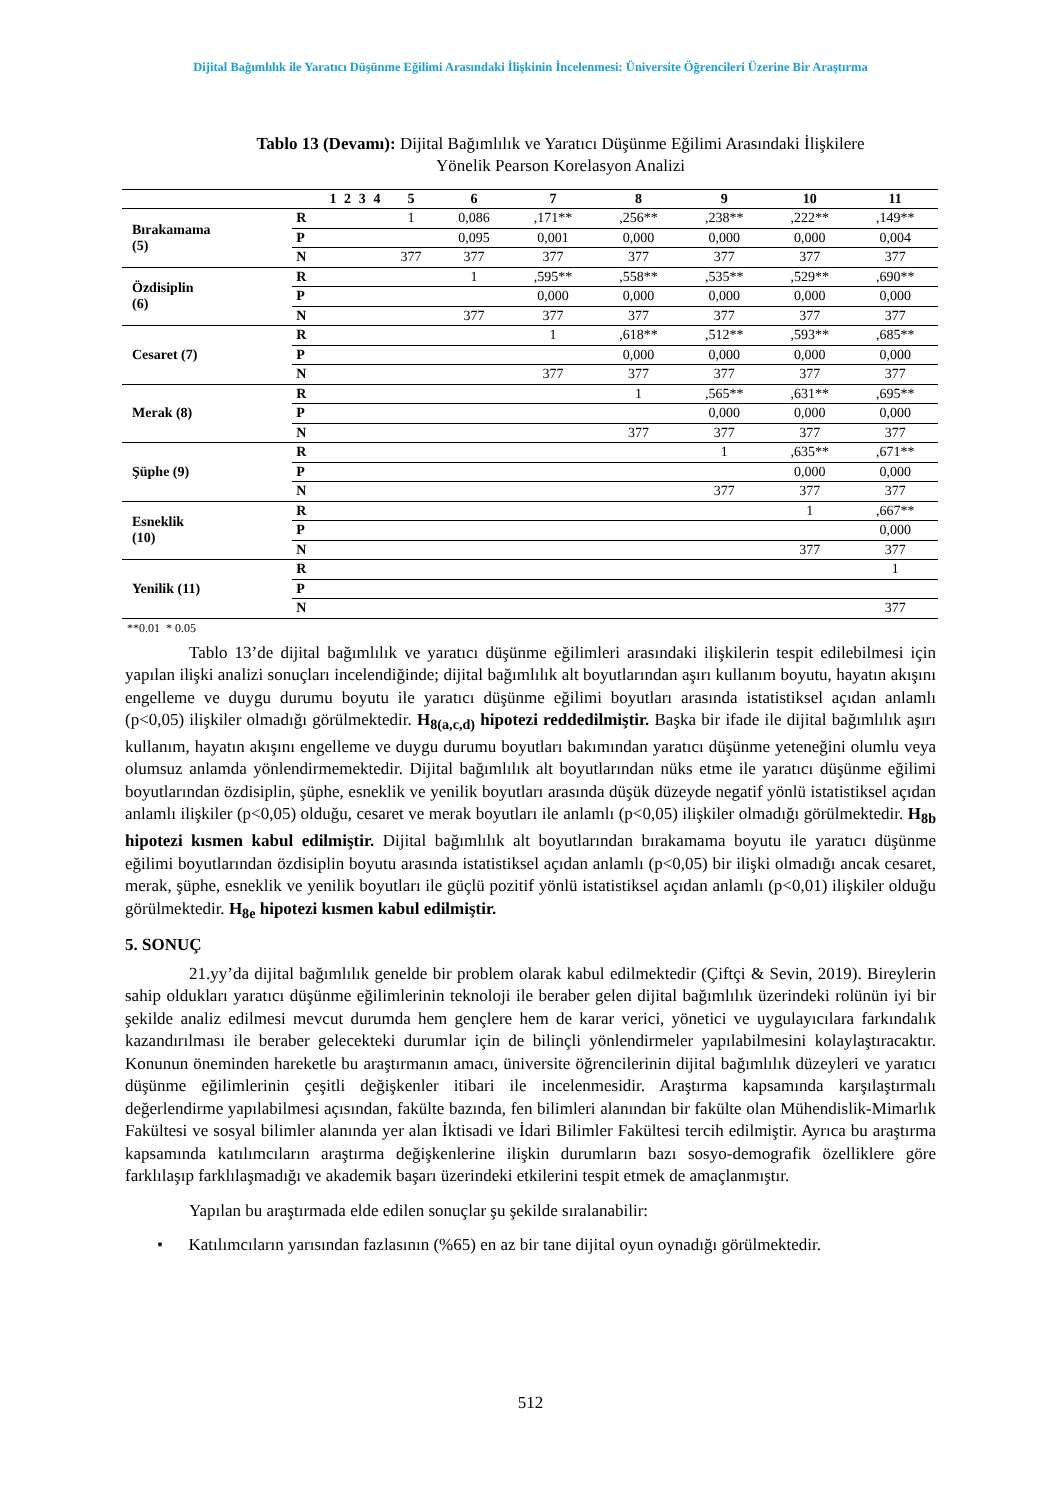Dijital Bağımlılık ile Yaratıcı Düşünme Eğilimi Arasındaki İlişkinin İncelenmesi: Üniversite Öğrencileri Üzerine Bir Araştırma
Tablo 13 (Devamı): Dijital Bağımlılık ve Yaratıcı Düşünme Eğilimi Arasındaki İlişkilere
Yönelik Pearson Korelasyon Analizi
| | | 1 | 2 | 3 | 4 | 5 | 6 | 7 | 8 | 9 | 10 | 11 |
| --- | --- | --- | --- | --- | --- | --- | --- | --- | --- | --- | --- | --- |
| Bırakamama (5) | R | | | | | 1 | 0,086 | ,171** | ,256** | ,238** | ,222** | ,149** |
| | P | | | | | | 0,095 | 0,001 | 0,000 | 0,000 | 0,000 | 0,004 |
| | N | | | | | 377 | 377 | 377 | 377 | 377 | 377 | 377 |
| Özdisiplin (6) | R | | | | | | 1 | ,595** | ,558** | ,535** | ,529** | ,690** |
| | P | | | | | | | 0,000 | 0,000 | 0,000 | 0,000 | 0,000 |
| | N | | | | | | 377 | 377 | 377 | 377 | 377 | 377 |
| Cesaret (7) | R | | | | | | | 1 | ,618** | ,512** | ,593** | ,685** |
| | P | | | | | | | | 0,000 | 0,000 | 0,000 | 0,000 |
| | N | | | | | | | 377 | 377 | 377 | 377 | 377 |
| Merak (8) | R | | | | | | | | 1 | ,565** | ,631** | ,695** |
| | P | | | | | | | | | 0,000 | 0,000 | 0,000 |
| | N | | | | | | | | 377 | 377 | 377 | 377 |
| Şüphe (9) | R | | | | | | | | | 1 | ,635** | ,671** |
| | P | | | | | | | | | | 0,000 | 0,000 |
| | N | | | | | | | | | 377 | 377 | 377 |
| Esneklik (10) | R | | | | | | | | | | 1 | ,667** |
| | P | | | | | | | | | | | 0,000 |
| | N | | | | | | | | | | 377 | 377 |
| Yenilik (11) | R | | | | | | | | | | | 1 |
| | P | | | | | | | | | | | |
| | N | | | | | | | | | | | 377 |
**0.01 * 0.05
Tablo 13’de dijital bağımlılık ve yaratıcı düşünme eğilimleri arasındaki ilişkilerin tespit edilebilmesi için yapılan ilişki analizi sonuçları incelendiğinde; dijital bağımlılık alt boyutlarından aşırı kullanım boyutu, hayatın akışını engelleme ve duygu durumu boyutu ile yaratıcı düşünme eğilimi boyutları arasında istatistiksel açıdan anlamlı (p<0,05) ilişkiler olmadığı görülmektedir. H<sub>8(a,c,d)</sub> hipotezi reddedilmiştir. Başka bir ifade ile dijital bağımlılık aşırı kullanım, hayatın akışını engelleme ve duygu durumu boyutları bakımından yaratıcı düşünme yeteneğini olumlu veya olumsuz anlamda yönlendirmemektedir. Dijital bağımlılık alt boyutlarından nüks etme ile yaratıcı düşünme eğilimi boyutlarından özdisiplin, şüphe, esneklik ve yenilik boyutları arasında düşük düzeyde negatif yönlü istatistiksel açıdan anlamlı ilişkiler (p<0,05) olduğu, cesaret ve merak boyutları ile anlamlı (p<0,05) ilişkiler olmadığı görülmektedir. H<sub>8b</sub> hipotezi kısmen kabul edilmiştir. Dijital bağımlılık alt boyutlarından bırakamama boyutu ile yaratıcı düşünme eğilimi boyutlarından özdisiplin boyutu arasında istatistiksel açıdan anlamlı (p<0,05) bir ilişki olmadığı ancak cesaret, merak, şüphe, esneklik ve yenilik boyutları ile güçlü pozitif yönlü istatistiksel açıdan anlamlı (p<0,01) ilişkiler olduğu görülmektedir. H<sub>8e</sub> hipotezi kısmen kabul edilmiştir.
5. SONUÇ
21.yy’da dijital bağımlılık genelde bir problem olarak kabul edilmektedir (Çiftçi & Sevin, 2019). Bireylerin sahip oldukları yaratıcı düşünme eğilimlerinin teknoloji ile beraber gelen dijital bağımlılık üzerindeki rolünün iyi bir şekilde analiz edilmesi mevcut durumda hem gençlere hem de karar verici, yönetici ve uygulayıcılara farkındalık kazandırılması ile beraber gelecekteki durumlar için de bilinçli yönlendirmeler yapılabilmesini kolaylaştıracaktır. Konunun öneminden hareketle bu araştırmanın amacı, üniversite öğrencilerinin dijital bağımlılık düzeyleri ve yaratıcı düşünme eğilimlerinin çeşitli değişkenler itibari ile incelenmesidir. Araştırma kapsamında karşılaştırmalı değerlendirme yapılabilmesi açısından, fakülte bazında, fen bilimleri alanından bir fakülte olan Mühendislik-Mimarlık Fakültesi ve sosyal bilimler alanında yer alan İktisadi ve İdari Bilimler Fakültesi tercih edilmiştir. Ayrıca bu araştırma kapsamında katılımcıların araştırma değişkenlerine ilişkin durumların bazı sosyo-demografik özelliklere göre farklılaşıp farklılaşmadığı ve akademik başarı üzerindeki etkilerini tespit etmek de amaçlanmıştır.
Yapılan bu araştırmada elde edilen sonuçlar şu şekilde sıralanabilir:
• Katılımcıların yarısından fazlasının (%65) en az bir tane dijital oyun oynadığı görülmektedir.
512